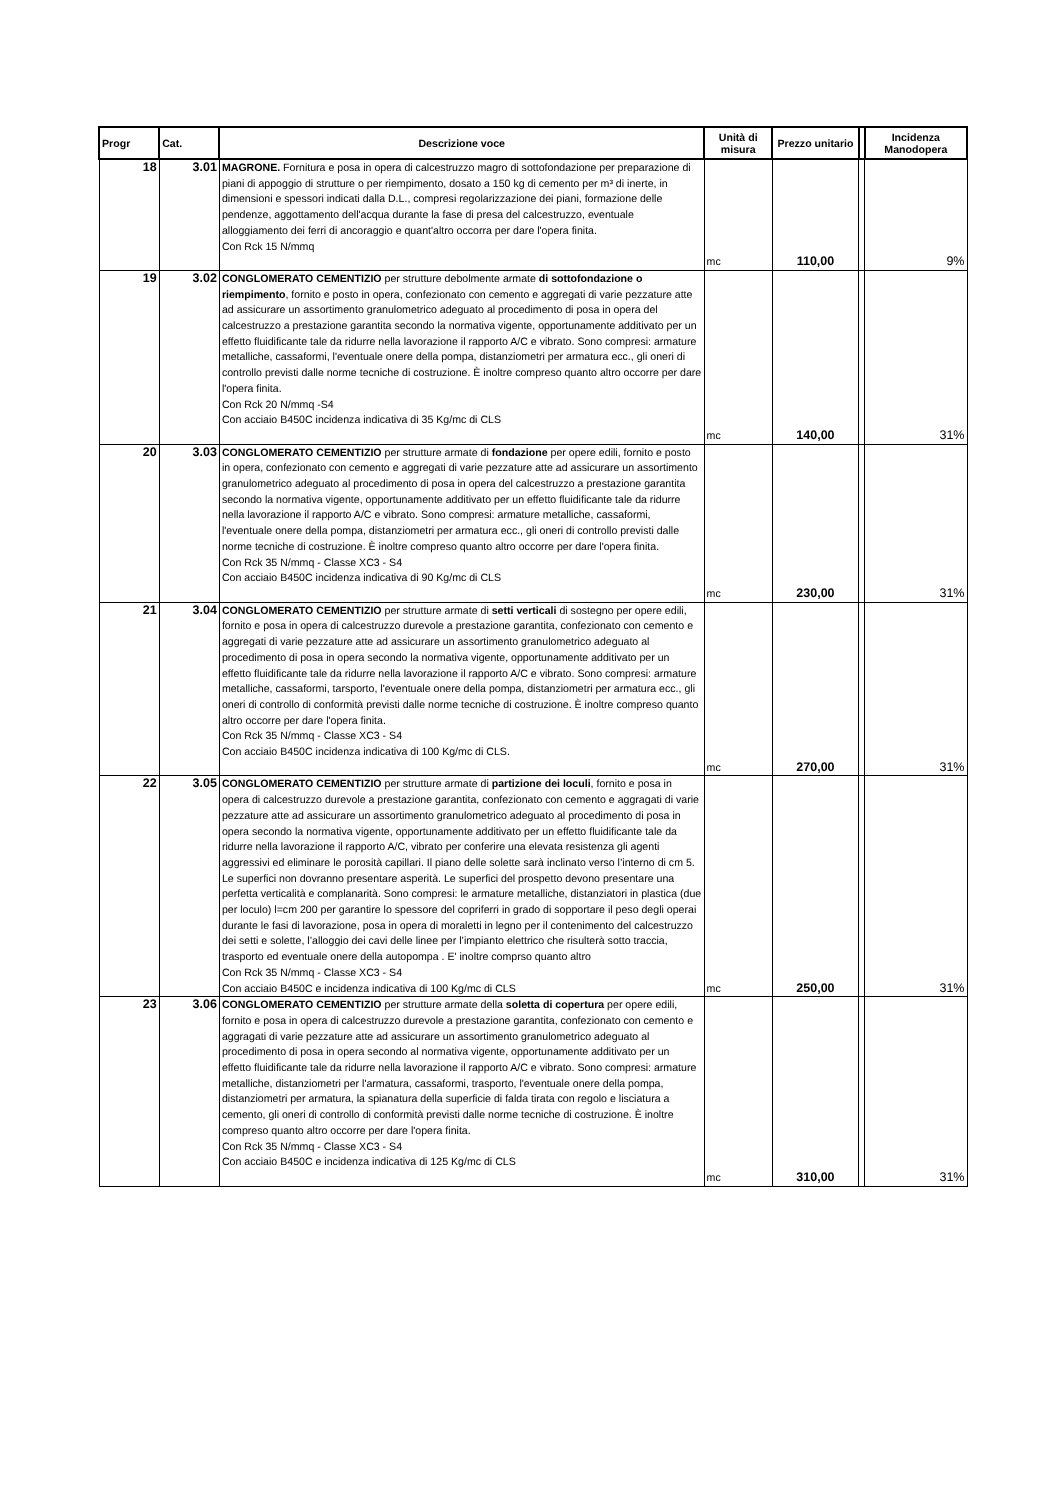| Progr | Cat. | Descrizione voce | Unità di misura | Prezzo unitario | | Incidenza Manodopera |
| --- | --- | --- | --- | --- | --- | --- |
| 18 | 3.01 | MAGRONE. Fornitura e posa in opera di calcestruzzo magro di sottofondazione per preparazione di piani di appoggio di strutture o per riempimento, dosato a 150 kg di cemento per m³ di inerte, in dimensioni e spessori indicati dalla D.L., compresi regolarizzazione dei piani, formazione delle pendenze, aggottamento dell'acqua durante la fase di presa del calcestruzzo, eventuale alloggiamento dei ferri di ancoraggio e quant'altro occorra per dare l'opera finita. Con Rck 15 N/mmq | mc | 110,00 | | 9% |
| 19 | 3.02 | CONGLOMERATO CEMENTIZIO per strutture debolmente armate di sottofondazione o riempimento , fornito e posto in opera, confezionato con cemento e aggregati di varie pezzature atte ad assicurare un assortimento granulometrico adeguato al procedimento di posa in opera del calcestruzzo a prestazione garantita secondo la normativa vigente, opportunamente additivato per un effetto fluidificante tale da ridurre nella lavorazione il rapporto A/C e vibrato. Sono compresi: armature metalliche, cassaformi, l'eventuale onere della pompa, distanziometri per armatura ecc., gli oneri di controllo previsti dalle norme tecniche di costruzione. È inoltre compreso quanto altro occorre per dare l'opera finita. Con Rck 20 N/mmq -S4 Con acciaio B450C incidenza indicativa di 35 Kg/mc di CLS | mc | 140,00 | | 31% |
| 20 | 3.03 | CONGLOMERATO CEMENTIZIO per strutture armate di fondazione per opere edili, fornito e posto in opera, confezionato con cemento e aggregati di varie pezzature atte ad assicurare un assortimento granulometrico adeguato al procedimento di posa in opera del calcestruzzo a prestazione garantita secondo la normativa vigente, opportunamente additivato per un effetto fluidificante tale da ridurre nella lavorazione il rapporto A/C e vibrato. Sono compresi: armature metalliche, cassaformi, l'eventuale onere della pompa, distanziometri per armatura ecc., gli oneri di controllo previsti dalle norme tecniche di costruzione. È inoltre compreso quanto altro occorre per dare l'opera finita. Con Rck 35 N/mmq - Classe XC3 - S4 Con acciaio B450C incidenza indicativa di 90 Kg/mc di CLS | mc | 230,00 | | 31% |
| 21 | 3.04 | CONGLOMERATO CEMENTIZIO per strutture armate di setti verticali di sostegno per opere edili, fornito e posa in opera di calcestruzzo durevole a prestazione garantita, confezionato con cemento e aggregati di varie pezzature atte ad assicurare un assortimento granulometrico adeguato al procedimento di posa in opera secondo la normativa vigente, opportunamente additivato per un effetto fluidificante tale da ridurre nella lavorazione il rapporto A/C e vibrato. Sono compresi: armature metalliche, cassaformi, tarsporto, l'eventuale onere della pompa, distanziometri per armatura ecc., gli oneri di controllo di conformità previsti dalle norme tecniche di costruzione. È inoltre compreso quanto altro occorre per dare l'opera finita. Con Rck 35 N/mmq - Classe XC3 - S4 Con acciaio B450C incidenza indicativa di 100 Kg/mc di CLS. | mc | 270,00 | | 31% |
| 22 | 3.05 | CONGLOMERATO CEMENTIZIO per strutture armate di partizione dei loculi , fornito e posa in opera di calcestruzzo durevole a prestazione garantita, confezionato con cemento e aggragati di varie pezzature atte ad assicurare un assortimento granulometrico adeguato al procedimento di posa in opera secondo la normativa vigente, opportunamente additivato per un effetto fluidificante tale da ridurre nella lavorazione il rapporto A/C, vibrato per conferire una elevata resistenza gli agenti aggressivi ed eliminare le porosità capillari. Il piano delle solette sarà inclinato verso l’interno di cm 5. Le superfici non dovranno presentare asperità. Le superfici del prospetto devono presentare una perfetta verticalità e complanarità. Sono compresi: le armature metalliche, distanziatori in plastica (due per loculo) l=cm 200 per garantire lo spessore del copriferri in grado di sopportare il peso degli operai durante le fasi di lavorazione, posa in opera di moraletti in legno per il contenimento del calcestruzzo dei setti e solette, l’alloggio dei cavi delle linee per l’impianto elettrico che risulterà sotto traccia, trasporto ed eventuale onere della autopompa . E' inoltre comprso quanto altro Con Rck 35 N/mmq - Classe XC3 - S4 Con acciaio B450C e incidenza indicativa di 100 Kg/mc di CLS | mc | 250,00 | | 31% |
| 23 | 3.06 | CONGLOMERATO CEMENTIZIO per strutture armate della soletta di copertura per opere edili, fornito e posa in opera di calcestruzzo durevole a prestazione garantita, confezionato con cemento e aggragati di varie pezzature atte ad assicurare un assortimento granulometrico adeguato al procedimento di posa in opera secondo al normativa vigente, opportunamente additivato per un effetto fluidificante tale da ridurre nella lavorazione il rapporto A/C e vibrato. Sono compresi: armature metalliche, distanziometri per l'armatura, cassaformi, trasporto, l'eventuale onere della pompa, distanziometri per armatura, la spianatura della superficie di falda tirata con regolo e lisciatura a cemento, gli oneri di controllo di conformità previsti dalle norme tecniche di costruzione. È inoltre compreso quanto altro occorre per dare l'opera finita. Con Rck 35 N/mmq - Classe XC3 - S4 Con acciaio B450C e incidenza indicativa di 125 Kg/mc di CLS | mc | 310,00 | | 31% |